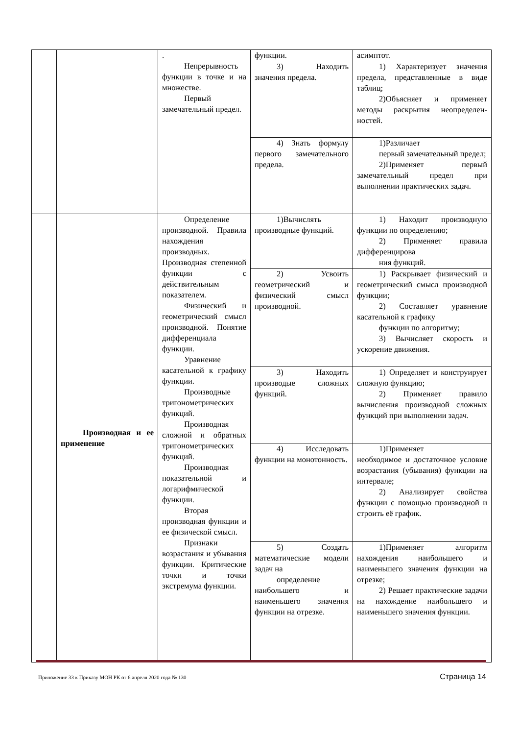| | | . Непрерывность функции в точке и на множестве. Первый замечательный предел. | функции. | асимптот. |
| | | | 3) Находить значения предела. | 1) Характеризует значения предела, представленные в виде таблиц; 2)Объясняет и применяет методы раскрытия неопределен-ностей. |
| | | | 4) Знать формулу первого замечательного предела. | 1)Различает первый замечательный предел; 2)Применяет первый замечательный предел при выполнении практических задач. |
| | Производная и ее применение | Определение производной. Правила нахождения производных. Производная степенной функции с действительным показателем. Физический и геометрический смысл производной. Понятие дифференциала функции. Уравнение касательной к графику функции. Производные тригонометрических функций. Производная сложной и обратных тригонометрических функций. Производная показательной и логарифмической функции. Вторая производная функции и ее физической смысл. Признаки возрастания и убывания функции. Критические точки и точки экстремума функции. | 1)Вычислять производные функций. | 1) Находит производную функции по определению; 2) Применяет правила дифференцирова ния функций. |
| | | | 2) Усвоить геометрический и физический смысл производной. | 1) Раскрывает физический и геометрический смысл производной функции; 2) Составляет уравнение касательной к графику функции по алгоритму; 3) Вычисляет скорость и ускорение движения. |
| | | | 3) Находить производые сложных функций. | 1) Определяет и конструирует сложную функцию; 2) Применяет правило вычисления производной сложных функций при выполнении задач. |
| | | | 4) Исследовать функции на монотонность. | 1)Применяет необходимое и достаточное условие возрастания (убывания) функции на интервале; 2) Анализирует свойства функции с помощью производной и строить её график. |
| | | | 5) Создать математические модели задач на определение наибольшего и наименьшего значения функции на отрезке. | 1)Применяет алгоритм нахождения наибольшего и наименьшего значения функции на отрезке; 2) Решает практические задачи на нахождение наибольшего и наименьшего значения функции. |
Приложение 33 к Приказу МОН РК от 6 апреля 2020 года № 130 Страница 14